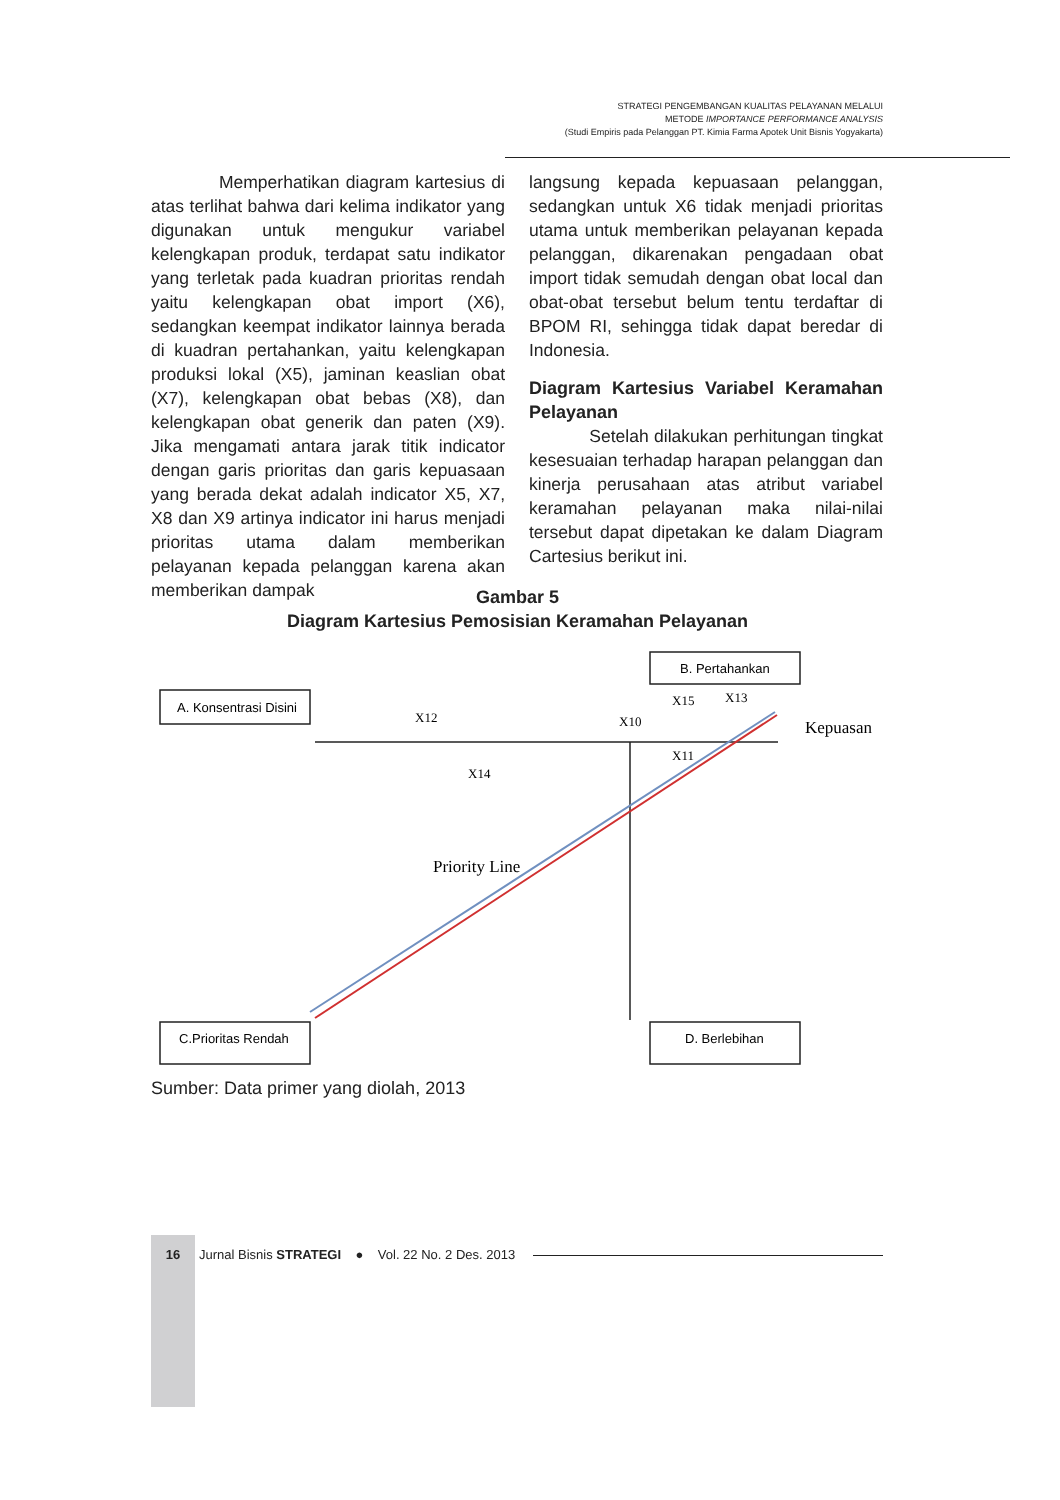STRATEGI PENGEMBANGAN KUALITAS PELAYANAN MELALUI
METODE IMPORTANCE PERFORMANCE ANALYSIS
(Studi Empiris pada Pelanggan PT. Kimia Farma Apotek Unit Bisnis Yogyakarta)
Memperhatikan diagram kartesius di atas terlihat bahwa dari kelima indikator yang digunakan untuk mengukur variabel kelengkapan produk, terdapat satu indikator yang terletak pada kuadran prioritas rendah yaitu kelengkapan obat import (X6), sedangkan keempat indikator lainnya berada di kuadran pertahankan, yaitu kelengkapan produksi lokal (X5), jaminan keaslian obat (X7), kelengkapan obat bebas (X8), dan kelengkapan obat generik dan paten (X9). Jika mengamati antara jarak titik indicator dengan garis prioritas dan garis kepuasaan yang berada dekat adalah indicator X5, X7, X8 dan X9 artinya indicator ini harus menjadi prioritas utama dalam memberikan pelayanan kepada pelanggan karena akan memberikan dampak
langsung kepada kepuasaan pelanggan, sedangkan untuk X6 tidak menjadi prioritas utama untuk memberikan pelayanan kepada pelanggan, dikarenakan pengadaan obat import tidak semudah dengan obat local dan obat-obat tersebut belum tentu terdaftar di BPOM RI, sehingga tidak dapat beredar di Indonesia.
Diagram Kartesius Variabel Keramahan Pelayanan
Setelah dilakukan perhitungan tingkat kesesuaian terhadap harapan pelanggan dan kinerja perusahaan atas atribut variabel keramahan pelayanan maka nilai-nilai tersebut dapat dipetakan ke dalam Diagram Cartesius berikut ini.
Gambar 5
Diagram Kartesius Pemosisian Keramahan Pelayanan
A. Konsentrasi Disini
B. Pertahankan
C.Prioritas Rendah
D. Berlebihan
X12
X10
X15
X13
X11
X14
Kepuasan
Priority Line
Sumber: Data primer yang diolah, 2013
16
Jurnal Bisnis STRATEGI ● Vol. 22 No. 2 Des. 2013